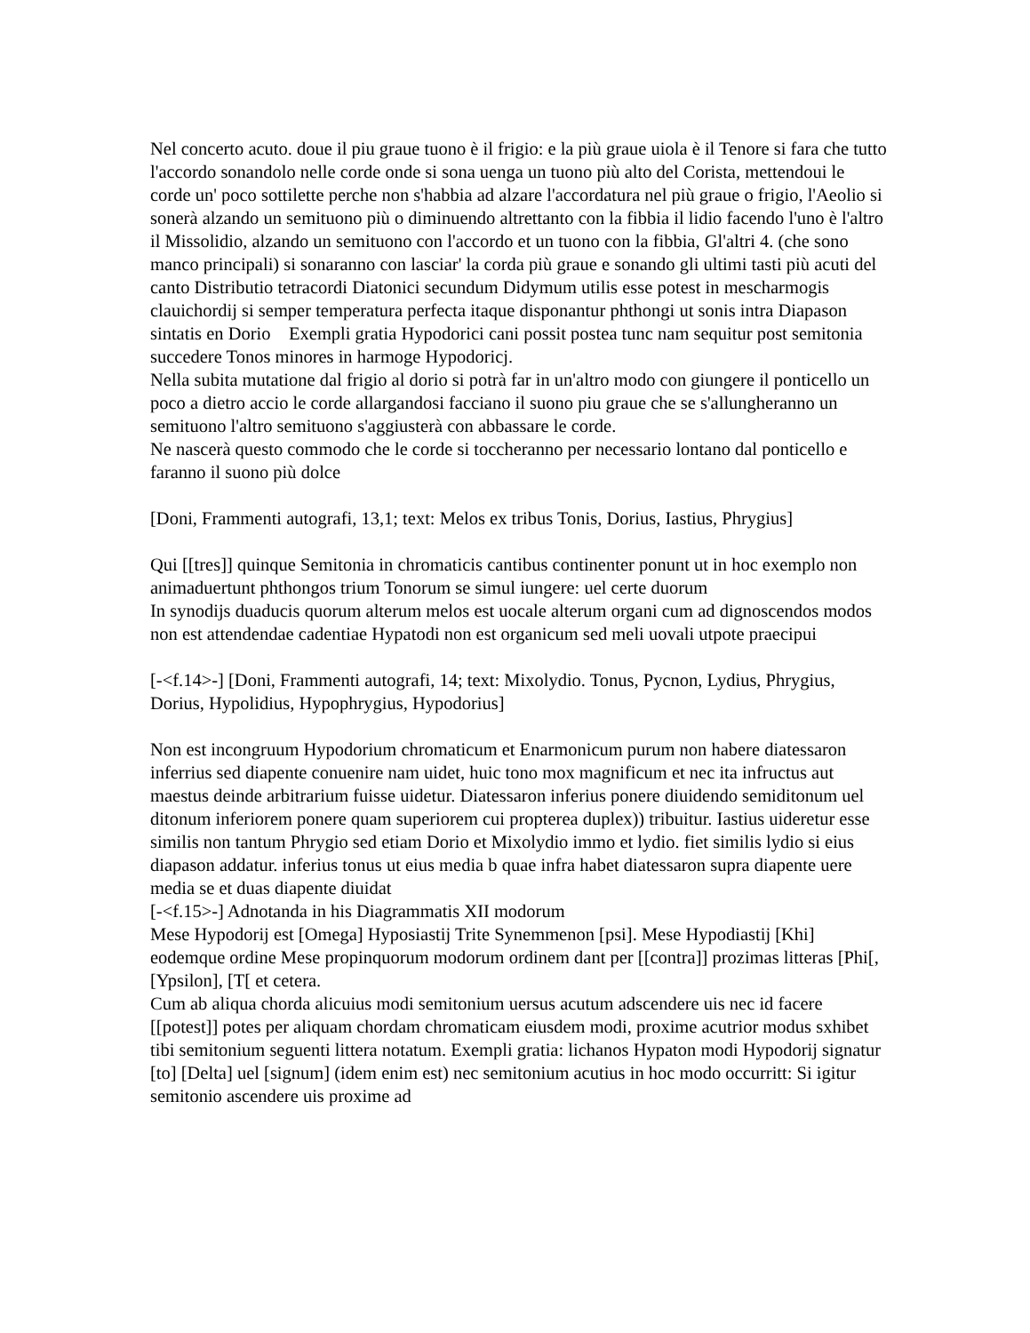Nel concerto acuto. doue il piu graue tuono è il frigio: e la più graue uiola è il Tenore si fara che tutto l'accordo sonandolo nelle corde onde si sona uenga un tuono più alto del Corista, mettendoui le corde un' poco sottilette perche non s'habbia ad alzare l'accordatura nel più graue o frigio, l'Aeolio si sonerà alzando un semituono più o diminuendo altrettanto con la fibbia il lidio facendo l'uno è l'altro il Missolidio, alzando un semituono con l'accordo et un tuono con la fibbia, Gl'altri 4. (che sono manco principali) si sonaranno con lasciar' la corda più graue e sonando gli ultimi tasti più acuti del canto Distributio tetracordi Diatonici secundum Didymum utilis esse potest in mescharmogis clauichordij si semper temperatura perfecta itaque disponantur phthongi ut sonis intra Diapason sintatis en Dorio Exempli gratia Hypodorici cani possit postea tunc nam sequitur post semitonia succedere Tonos minores in harmoge Hypodoricj.
Nella subita mutatione dal frigio al dorio si potrà far in un'altro modo con giungere il ponticello un poco a dietro accio le corde allargandosi facciano il suono piu graue che se s'allungheranno un semituono l'altro semituono s'aggiusterà con abbassare le corde.
Ne nascerà questo commodo che le corde si toccheranno per necessario lontano dal ponticello e faranno il suono più dolce
[Doni, Frammenti autografi, 13,1; text: Melos ex tribus Tonis, Dorius, Iastius, Phrygius]
Qui [[tres]] quinque Semitonia in chromaticis cantibus continenter ponunt ut in hoc exemplo non animaduertunt phthongos trium Tonorum se simul iungere: uel certe duorum
In synodijs duaducis quorum alterum melos est uocale alterum organi cum ad dignoscendos modos non est attendendae cadentiae Hypatodi non est organicum sed meli uovali utpote praecipui
[-<f.14>-] [Doni, Frammenti autografi, 14; text: Mixolydio. Tonus, Pycnon, Lydius, Phrygius, Dorius, Hypolidius, Hypophrygius, Hypodorius]
Non est incongruum Hypodorium chromaticum et Enarmonicum purum non habere diatessaron inferrius sed diapente conuenire nam uidet, huic tono mox magnificum et nec ita infructus aut maestus deinde arbitrarium fuisse uidetur. Diatessaron inferius ponere diuidendo semiditonum uel ditonum inferiorem ponere quam superiorem cui propterea duplex)) tribuitur. Iastius uideretur esse similis non tantum Phrygio sed etiam Dorio et Mixolydio immo et lydio. fiet similis lydio si eius diapason addatur. inferius tonus ut eius media b quae infra habet diatessaron supra diapente uere media se et duas diapente diuidat
[-<f.15>-] Adnotanda in his Diagrammatis XII modorum
Mese Hypodorij est [Omega] Hyposiastij Trite Synemmenon [psi]. Mese Hypodiastij [Khi] eodemque ordine Mese propinquorum modorum ordinem dant per [[contra]] prozimas litteras [Phi[, [Ypsilon], [T[ et cetera.
Cum ab aliqua chorda alicuius modi semitonium uersus acutum adscendere uis nec id facere [[potest]] potes per aliquam chordam chromaticam eiusdem modi, proxime acutrior modus sxhibet tibi semitonium seguenti littera notatum. Exempli gratia: lichanos Hypaton modi Hypodorij signatur [to] [Delta] uel [signum] (idem enim est) nec semitonium acutius in hoc modo occurritt: Si igitur semitonio ascendere uis proxime ad